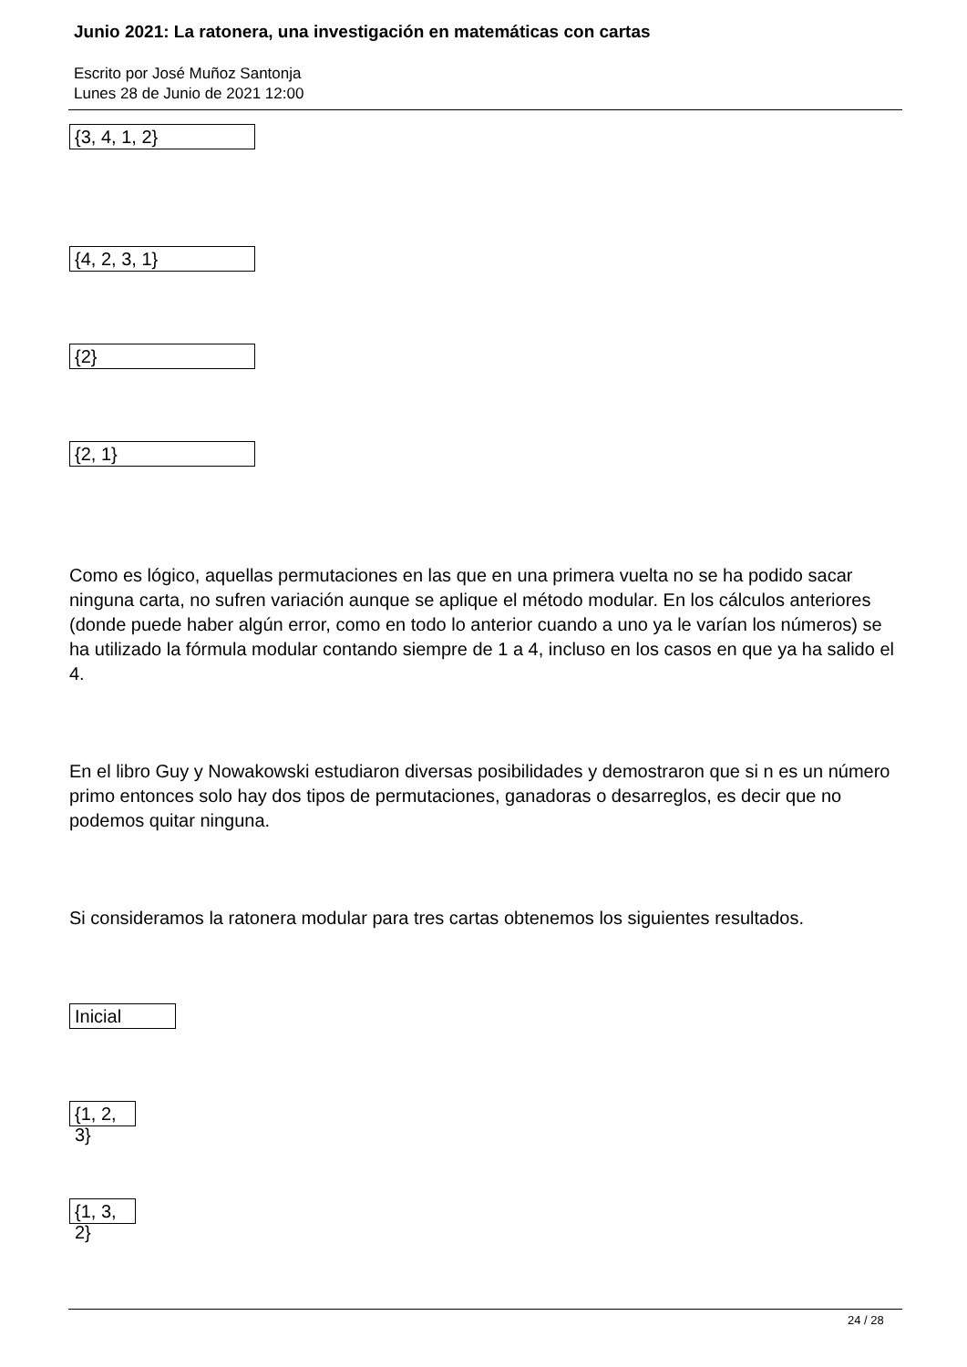Junio 2021: La ratonera, una investigación en matemáticas con cartas
Escrito por José Muñoz Santonja
Lunes 28 de Junio de 2021 12:00
{3, 4, 1, 2}
{4, 2, 3, 1}
{2}
{2, 1}
Como es lógico, aquellas permutaciones en las que en una primera vuelta no se ha podido sacar ninguna carta, no sufren variación aunque se aplique el método modular. En los cálculos anteriores (donde puede haber algún error, como en todo lo anterior cuando a uno ya le varían los números) se ha utilizado la fórmula modular contando siempre de 1 a 4, incluso en los casos en que ya ha salido el 4.
En el libro Guy y Nowakowski estudiaron diversas posibilidades y demostraron que si n es un número primo entonces solo hay dos tipos de permutaciones, ganadoras o desarreglos, es decir que no podemos quitar ninguna.
Si consideramos la ratonera modular para tres cartas obtenemos los siguientes resultados.
Inicial
{1, 2, 3}
{1, 3, 2}
24 / 28